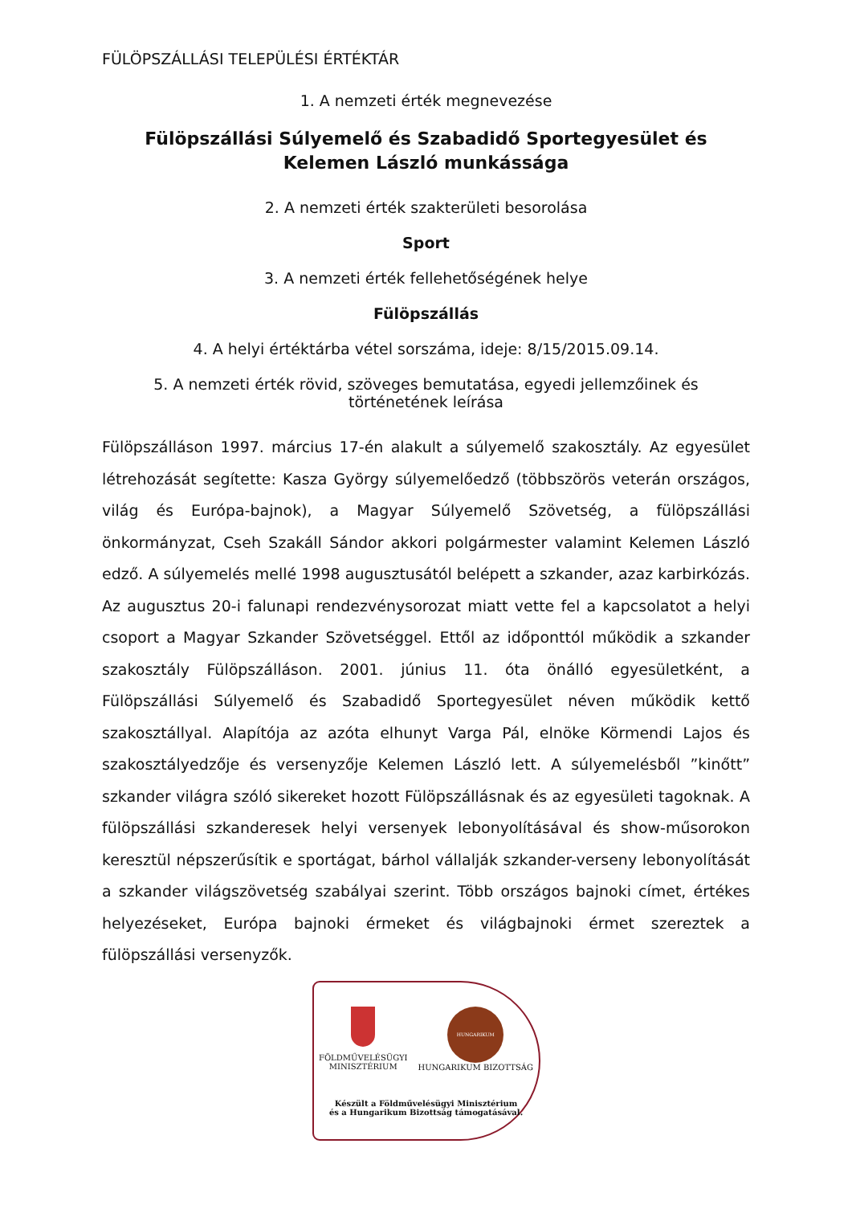FÜLÖPSZÁLLÁSI TELEPÜLÉSI ÉRTÉKTÁR
1. A nemzeti érték megnevezése
Fülöpszállási Súlyemelő és Szabadidő Sportegyesület és
Kelemen László munkássága
2. A nemzeti érték szakterületi besorolása
Sport
3. A nemzeti érték fellehetőségének helye
Fülöpszállás
4. A helyi értéktárba vétel sorszáma, ideje: 8/15/2015.09.14.
5. A nemzeti érték rövid, szöveges bemutatása, egyedi jellemzőinek és
történetének leírása
Fülöpszálláson 1997. március 17-én alakult a súlyemelő szakosztály. Az egyesület létrehozását segítette: Kasza György súlyemelőedző (többszörös veterán országos, világ és Európa-bajnok), a Magyar Súlyemelő Szövetség, a fülöpszállási önkormányzat, Cseh Szakáll Sándor akkori polgármester valamint Kelemen László edző. A súlyemelés mellé 1998 augusztusától belépett a szkander, azaz karbirkózás. Az augusztus 20-i falunapi rendezvénysorozat miatt vette fel a kapcsolatot a helyi csoport a Magyar Szkander Szövetséggel. Ettől az időponttól működik a szkander szakosztály Fülöpszálláson. 2001. június 11. óta önálló egyesületként, a Fülöpszállási Súlyemelő és Szabadidő Sportegyesület néven működik kettő szakosztállyal. Alapítója az azóta elhunyt Varga Pál, elnöke Körmendi Lajos és szakosztályedzője és versenyzője Kelemen László lett. A súlyemelésből ”kinőtt” szkander világra szóló sikereket hozott Fülöpszállásnak és az egyesületi tagoknak. A fülöpszállási szkanderesek helyi versenyek lebonyolításával és show-műsorokon keresztül népszerűsítik e sportágat, bárhol vállalják szkander-verseny lebonyolítását a szkander világszövetség szabályai szerint. Több országos bajnoki címet, értékes helyezéseket, Európa bajnoki érmeket és világbajnoki érmet szereztek a fülöpszállási versenyzők.
FÖLDMŰVELÉSÜGYI
MINISZTÉRIUM
HUNGARIKUM
HUNGARIKUM BIZOTTSÁG
Készült a Földművelésügyi Minisztérium
és a Hungarikum Bizottság támogatásával.